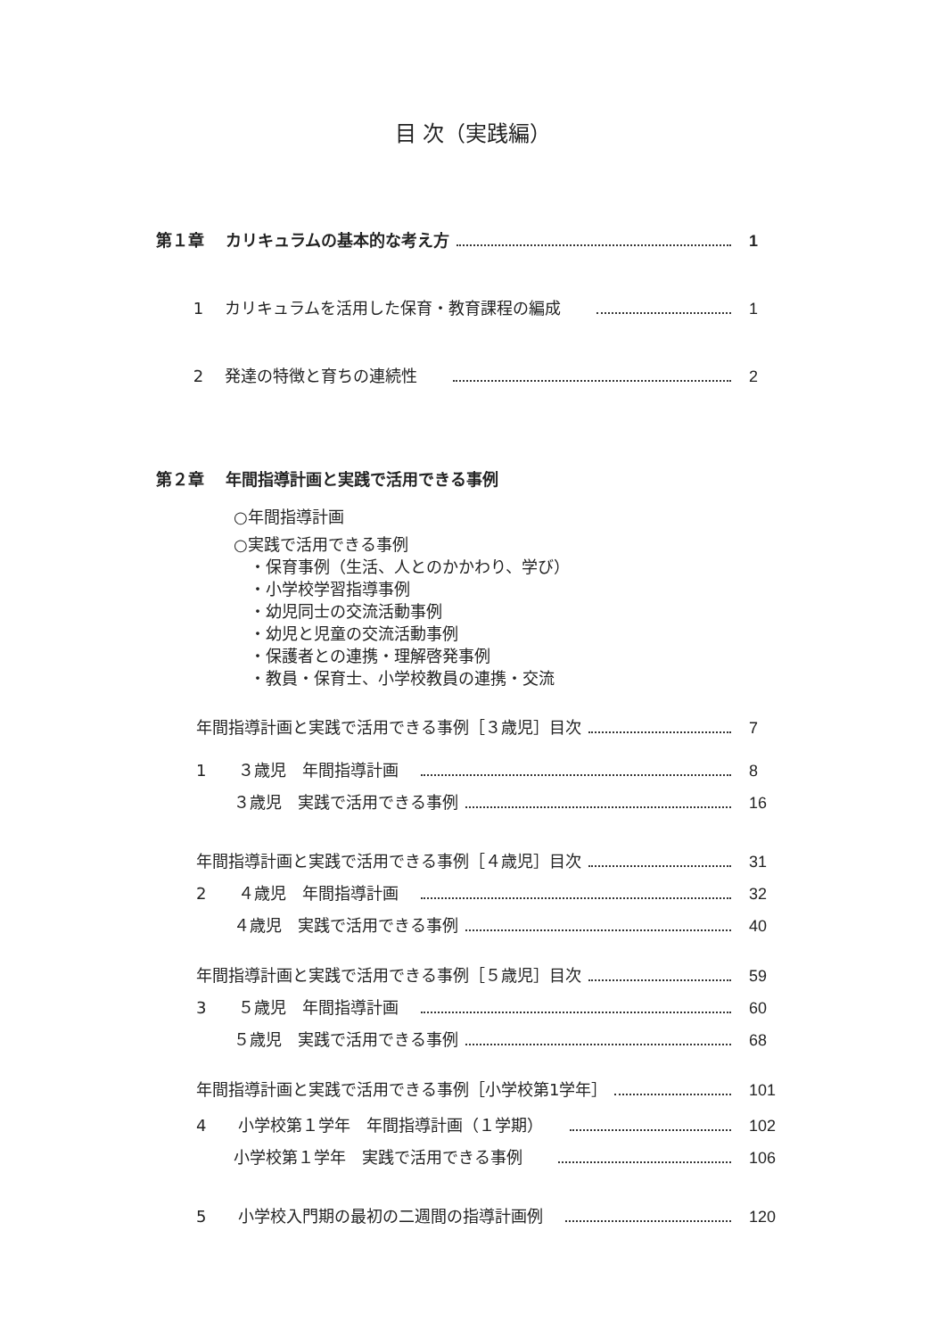目 次（実践編）
第１章　 カリキュラムの基本的な考え方 1
　　 1　 カリキュラムを活用した保育・教育課程の編成 1
　　 2　 発達の特徴と育ちの連続性 2
第２章　 年間指導計画と実践で活用できる事例
○年間指導計画
○実践で活用できる事例
　・保育事例（生活、人とのかかわり、学び）
　・小学校学習指導事例
　・幼児同士の交流活動事例
　・幼児と児童の交流活動事例
　・保護者との連携・理解啓発事例
　・教員・保育士、小学校教員の連携・交流
年間指導計画と実践で活用できる事例［３歳児］目次 7
1　　３歳児　年間指導計画 8
　　 ３歳児　実践で活用できる事例 16
年間指導計画と実践で活用できる事例［４歳児］目次 31
2　　４歳児　年間指導計画 32
　　 ４歳児　実践で活用できる事例 40
年間指導計画と実践で活用できる事例［５歳児］目次 59
3　　５歳児　年間指導計画 60
　　 ５歳児　実践で活用できる事例 68
年間指導計画と実践で活用できる事例［小学校第1学年］ 101
4　　小学校第１学年　年間指導計画（１学期） 102
　　 小学校第１学年　実践で活用できる事例 106
5　　小学校入門期の最初の二週間の指導計画例 120